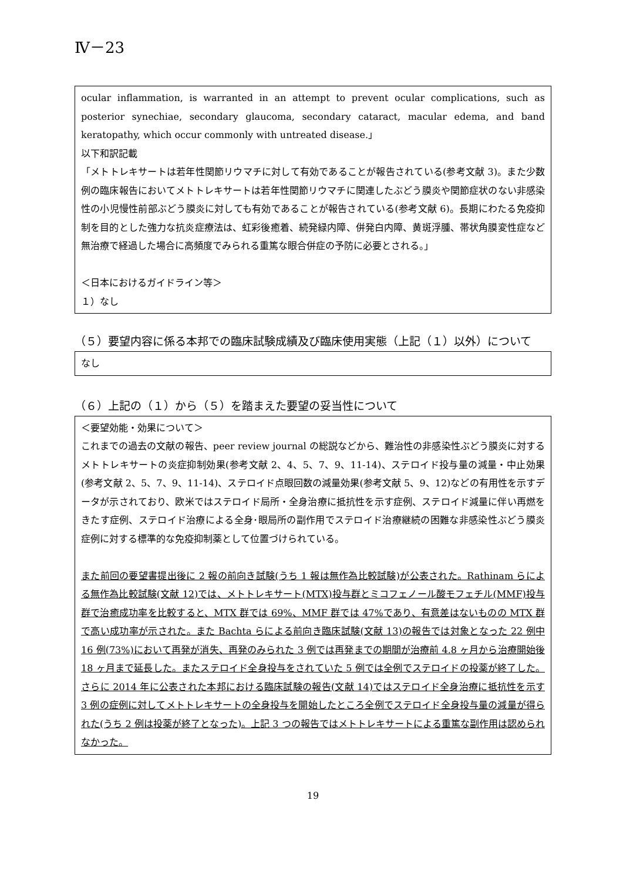Ⅳ－23
ocular inflammation, is warranted in an attempt to prevent ocular complications, such as posterior synechiae, secondary glaucoma, secondary cataract, macular edema, and band keratopathy, which occur commonly with untreated disease.」
以下和訳記載
「メトトレキサートは若年性関節リウマチに対して有効であることが報告されている(参考文献 3)。また少数例の臨床報告においてメトトレキサートは若年性関節リウマチに関連したぶどう膜炎や関節症状のない非感染性の小児慢性前部ぶどう膜炎に対しても有効であることが報告されている(参考文献 6)。長期にわたる免疫抑制を目的とした強力な抗炎症療法は、虹彩後癒着、続発緑内障、併発白内障、黄斑浮腫、帯状角膜変性症など無治療で経過した場合に高頻度でみられる重篤な眼合併症の予防に必要とされる。」
＜日本におけるガイドライン等＞
１）なし
（５）要望内容に係る本邦での臨床試験成績及び臨床使用実態（上記（１）以外）について
なし
（６）上記の（１）から（５）を踏まえた要望の妥当性について
＜要望効能・効果について＞
これまでの過去の文献の報告、peer review journal の総説などから、難治性の非感染性ぶどう膜炎に対するメトトレキサートの炎症抑制効果(参考文献 2、4、5、7、9、11-14)、ステロイド投与量の減量・中止効果(参考文献 2、5、7、9、11-14)、ステロイド点眼回数の減量効果(参考文献 5、9、12)などの有用性を示すデータが示されており、欧米ではステロイド局所・全身治療に抵抗性を示す症例、ステロイド減量に伴い再燃をきたす症例、ステロイド治療による全身･眼局所の副作用でステロイド治療継続の困難な非感染性ぶどう膜炎症例に対する標準的な免疫抑制薬として位置づけられている。
また前回の要望書提出後に 2 報の前向き試験(うち 1 報は無作為比較試験)が公表された。Rathinam らによる無作為比較試験(文献 12)では、メトトレキサート(MTX)投与群とミコフェノール酸モフェチル(MMF)投与群で治癒成功率を比較すると、MTX 群では 69%、MMF 群では 47%であり、有意差はないものの MTX 群で高い成功率が示された。また Bachta らによる前向き臨床試験(文献 13)の報告では対象となった 22 例中 16 例(73%)において再発が消失、再発のみられた 3 例では再発までの期間が治療前 4.8 ヶ月から治療開始後 18 ヶ月まで延長した。またステロイド全身投与をされていた 5 例では全例でステロイドの投薬が終了した。さらに 2014 年に公表された本邦における臨床試験の報告(文献 14)ではステロイド全身治療に抵抗性を示す 3 例の症例に対してメトトレキサートの全身投与を開始したところ全例でステロイド全身投与量の減量が得られた(うち 2 例は投薬が終了となった)。上記 3 つの報告ではメトトレキサートによる重篤な副作用は認められなかった。
19